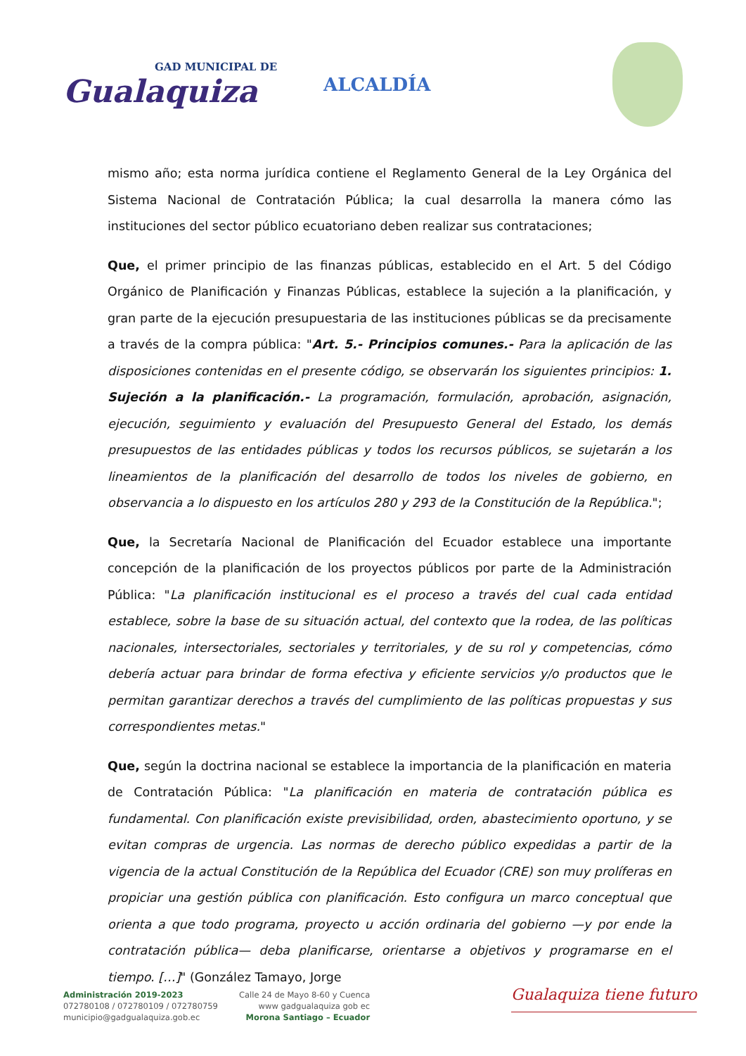GAD MUNICIPAL DE
Gualaquiza
ALCALDÍA
mismo año; esta norma jurídica contiene el Reglamento General de la Ley Orgánica del Sistema Nacional de Contratación Pública; la cual desarrolla la manera cómo las instituciones del sector público ecuatoriano deben realizar sus contrataciones;
Que, el primer principio de las finanzas públicas, establecido en el Art. 5 del Código Orgánico de Planificación y Finanzas Públicas, establece la sujeción a la planificación, y gran parte de la ejecución presupuestaria de las instituciones públicas se da precisamente a través de la compra pública: "Art. 5.- Principios comunes.- Para la aplicación de las disposiciones contenidas en el presente código, se observarán los siguientes principios: 1. Sujeción a la planificación.- La programación, formulación, aprobación, asignación, ejecución, seguimiento y evaluación del Presupuesto General del Estado, los demás presupuestos de las entidades públicas y todos los recursos públicos, se sujetarán a los lineamientos de la planificación del desarrollo de todos los niveles de gobierno, en observancia a lo dispuesto en los artículos 280 y 293 de la Constitución de la República.";
Que, la Secretaría Nacional de Planificación del Ecuador establece una importante concepción de la planificación de los proyectos públicos por parte de la Administración Pública: "La planificación institucional es el proceso a través del cual cada entidad establece, sobre la base de su situación actual, del contexto que la rodea, de las políticas nacionales, intersectoriales, sectoriales y territoriales, y de su rol y competencias, cómo debería actuar para brindar de forma efectiva y eficiente servicios y/o productos que le permitan garantizar derechos a través del cumplimiento de las políticas propuestas y sus correspondientes metas."
Que, según la doctrina nacional se establece la importancia de la planificación en materia de Contratación Pública: "La planificación en materia de contratación pública es fundamental. Con planificación existe previsibilidad, orden, abastecimiento oportuno, y se evitan compras de urgencia. Las normas de derecho público expedidas a partir de la vigencia de la actual Constitución de la República del Ecuador (CRE) son muy prolíferas en propiciar una gestión pública con planificación. Esto configura un marco conceptual que orienta a que todo programa, proyecto u acción ordinaria del gobierno —y por ende la contratación pública— deba planificarse, orientarse a objetivos y programarse en el tiempo. […]" (González Tamayo, Jorge
Administración 2019-2023
072780108 / 072780109 / 072780759
municipio@gadgualaquiza.gob.ec
Calle 24 de Mayo 8-60 y Cuenca
www gadgualaquiza gob ec
Morona Santiago – Ecuador
Gualaquiza tiene futuro